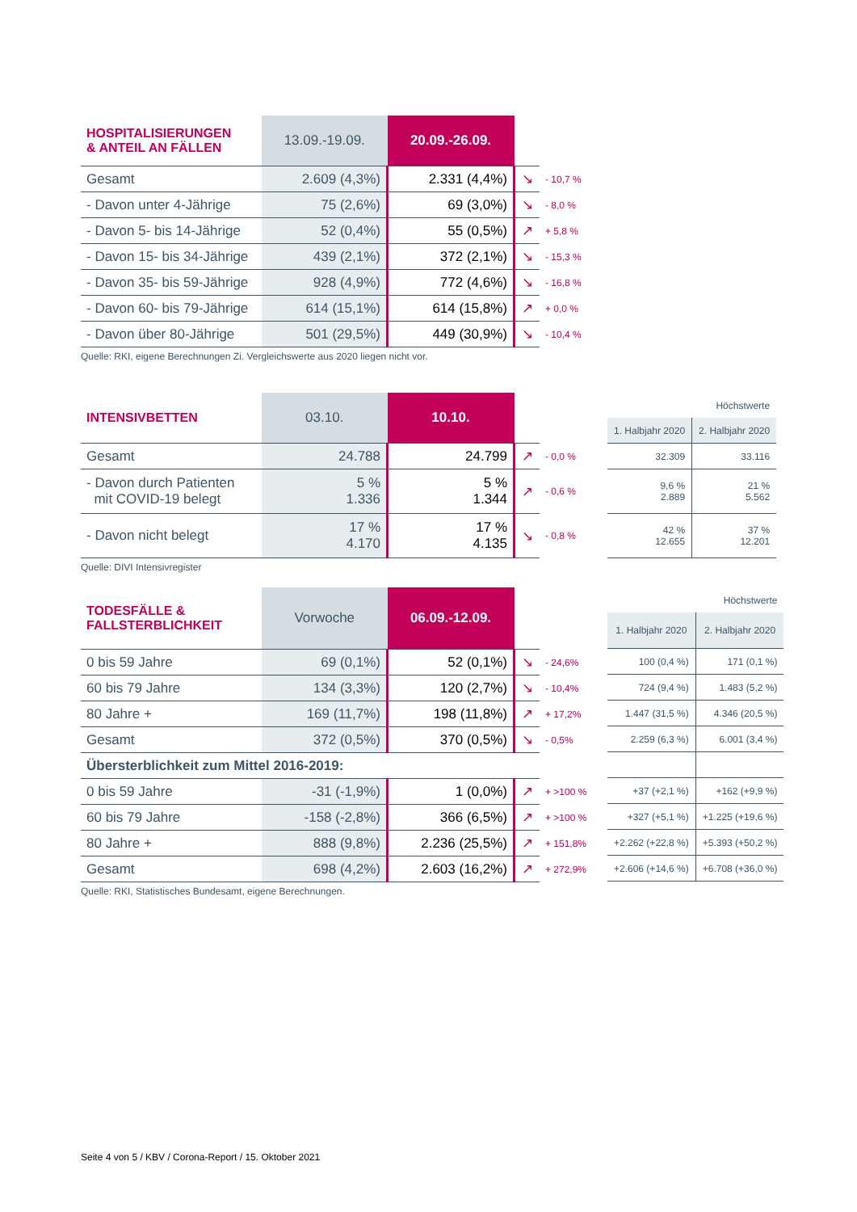| HOSPITALISIERUNGEN & ANTEIL AN FÄLLEN | 13.09.-19.09. | 20.09.-26.09. | | |
| --- | --- | --- | --- | --- |
| Gesamt | 2.609 (4,3%) | 2.331 (4,4%) | ↘ | - 10,7 % |
| - Davon unter 4-Jährige | 75 (2,6%) | 69 (3,0%) | ↘ | - 8,0 % |
| - Davon 5- bis 14-Jährige | 52 (0,4%) | 55 (0,5%) | ↗ | + 5,8 % |
| - Davon 15- bis 34-Jährige | 439 (2,1%) | 372 (2,1%) | ↘ | - 15,3 % |
| - Davon 35- bis 59-Jährige | 928 (4,9%) | 772 (4,6%) | ↘ | - 16,8 % |
| - Davon 60- bis 79-Jährige | 614 (15,1%) | 614 (15,8%) | ↗ | + 0,0 % |
| - Davon über 80-Jährige | 501 (29,5%) | 449 (30,9%) | ↘ | - 10,4 % |
Quelle: RKI, eigene Berechnungen Zi. Vergleichswerte aus 2020 liegen nicht vor.
| INTENSIVBETTEN | 03.10. | 10.10. | | |
| --- | --- | --- | --- | --- |
| Gesamt | 24.788 | 24.799 | ↗ | - 0,0 % |
| - Davon durch Patienten mit COVID-19 belegt | 5 % 1.336 | 5 % 1.344 | ↗ | - 0,6 % |
| - Davon nicht belegt | 17 % 4.170 | 17 % 4.135 | ↘ | - 0,8 % |
| Höchstwerte | |
| 1. Halbjahr 2020 | 2. Halbjahr 2020 |
| 32.309 | 33.116 |
| 9,6 % 2.889 | 21 % 5.562 |
| 42 % 12.655 | 37 % 12.201 |
Quelle: DIVI Intensivregister
| TODESFÄLLE & FALLSTERBLICHKEIT | Vorwoche | 06.09.-12.09. | | |
| --- | --- | --- | --- | --- |
| 0 bis 59 Jahre | 69 (0,1%) | 52 (0,1%) | ↘ | - 24,6% |
| 60 bis 79 Jahre | 134 (3,3%) | 120 (2,7%) | ↘ | - 10,4% |
| 80 Jahre + | 169 (11,7%) | 198 (11,8%) | ↗ | + 17,2% |
| Gesamt | 372 (0,5%) | 370 (0,5%) | ↘ | - 0,5% |
| Übersterblichkeit zum Mittel 2016-2019: | | | | |
| 0 bis 59 Jahre | -31 (-1,9%) | 1 (0,0%) | ↗ | + >100 % |
| 60 bis 79 Jahre | -158 (-2,8%) | 366 (6,5%) | ↗ | + >100 % |
| 80 Jahre + | 888 (9,8%) | 2.236 (25,5%) | ↗ | + 151,8% |
| Gesamt | 698 (4,2%) | 2.603 (16,2%) | ↗ | + 272,9% |
| Höchstwerte | |
| 1. Halbjahr 2020 | 2. Halbjahr 2020 |
| 100 (0,4 %) | 171 (0,1 %) |
| 724 (9,4 %) | 1.483 (5,2 %) |
| 1.447 (31,5 %) | 4.346 (20,5 %) |
| 2.259 (6,3 %) | 6.001 (3,4 %) |
| +37 (+2,1 %) | +162 (+9,9 %) |
| +327 (+5,1 %) | +1.225 (+19,6 %) |
| +2.262 (+22,8 %) | +5.393 (+50,2 %) |
| +2.606 (+14,6 %) | +6.708 (+36,0 %) |
Quelle: RKI, Statistisches Bundesamt, eigene Berechnungen.
Seite 4 von 5 / KBV / Corona-Report / 15. Oktober 2021